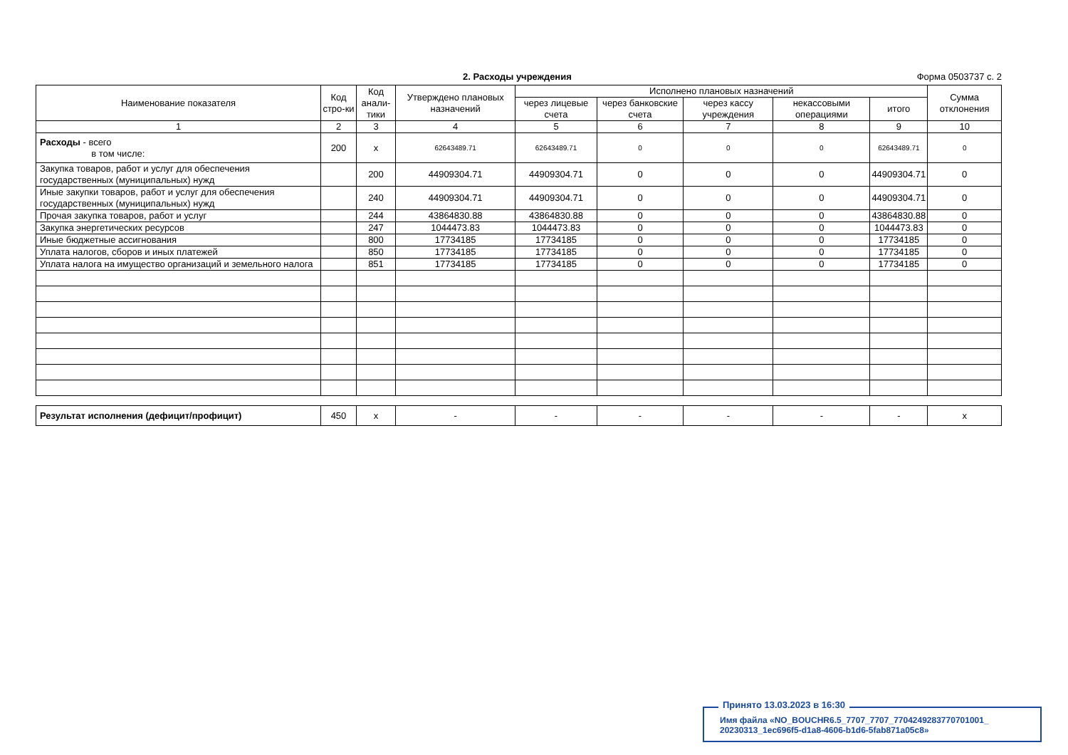2. Расходы учреждения Форма 0503737 с. 2
| Наименование показателя | Код стро-ки | Код анали-тики | Утверждено плановых назначений | Исполнено плановых назначений | | | | | Сумма отклонения |
| --- | --- | --- | --- | --- | --- | --- | --- | --- | --- |
| | | | | через лицевые счета | через банковские счета | через кассу учреждения | некассовыми операциями | итого | |
| 1 | 2 | 3 | 4 | 5 | 6 | 7 | 8 | 9 | 10 |
| Расходы - всего в том числе: | 200 | x | 62643489.71 | 62643489.71 | 0 | 0 | 0 | 62643489.71 | 0 |
| Закупка товаров, работ и услуг для обеспечения государственных (муниципальных) нужд | | 200 | 44909304.71 | 44909304.71 | 0 | 0 | 0 | 44909304.71 | 0 |
| Иные закупки товаров, работ и услуг для обеспечения государственных (муниципальных) нужд | | 240 | 44909304.71 | 44909304.71 | 0 | 0 | 0 | 44909304.71 | 0 |
| Прочая закупка товаров, работ и услуг | | 244 | 43864830.88 | 43864830.88 | 0 | 0 | 0 | 43864830.88 | 0 |
| Закупка энергетических ресурсов | | 247 | 1044473.83 | 1044473.83 | 0 | 0 | 0 | 1044473.83 | 0 |
| Иные бюджетные ассигнования | | 800 | 17734185 | 17734185 | 0 | 0 | 0 | 17734185 | 0 |
| Уплата налогов, сборов и иных платежей | | 850 | 17734185 | 17734185 | 0 | 0 | 0 | 17734185 | 0 |
| Уплата налога на имущество организаций и земельного налога | | 851 | 17734185 | 17734185 | 0 | 0 | 0 | 17734185 | 0 |
| Результат исполнения (дефицит/профицит) | 450 | x | - | - | - | - | - | - | x |
Принято 13.03.2023 в 16:30
Имя файла «NO_BOUCHR6.5_7707_7707_7704249283770701001_
20230313_1ec696f5-d1a8-4606-b1d6-5fab871a05c8»